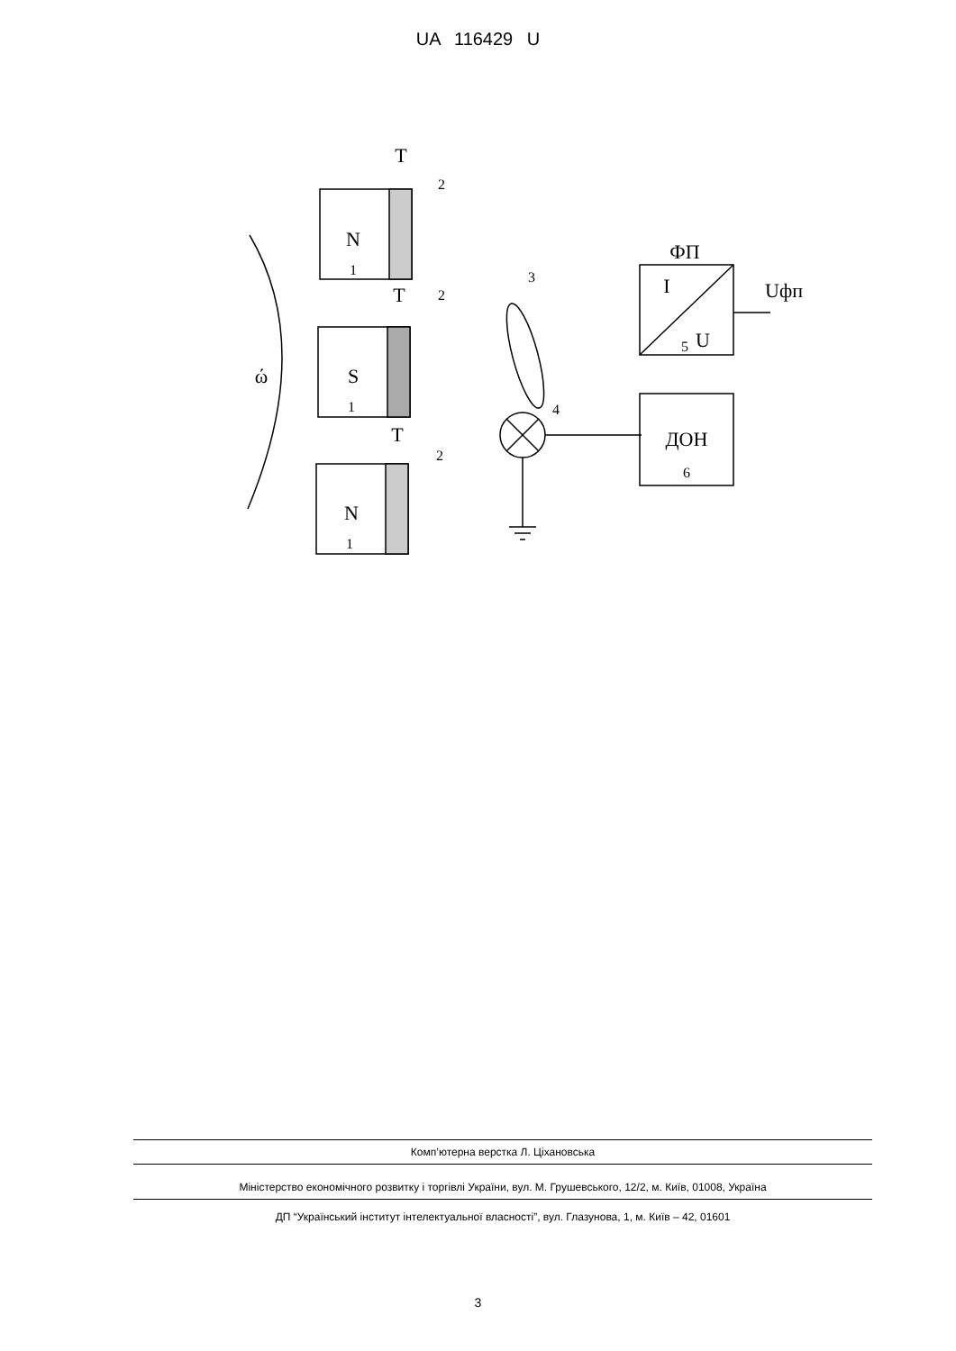UA 116429 U
T
T
T
N
S
N
1
1
1
2
2
2
3
4
ФП
I
U
5
Uфп
ДОН
6
ώ
Комп’ютерна верстка Л. Ціхановська
Міністерство економічного розвитку і торгівлі України, вул. М. Грушевського, 12/2, м. Київ, 01008, Україна
ДП “Український інститут інтелектуальної власності”, вул. Глазунова, 1, м. Київ – 42, 01601
3